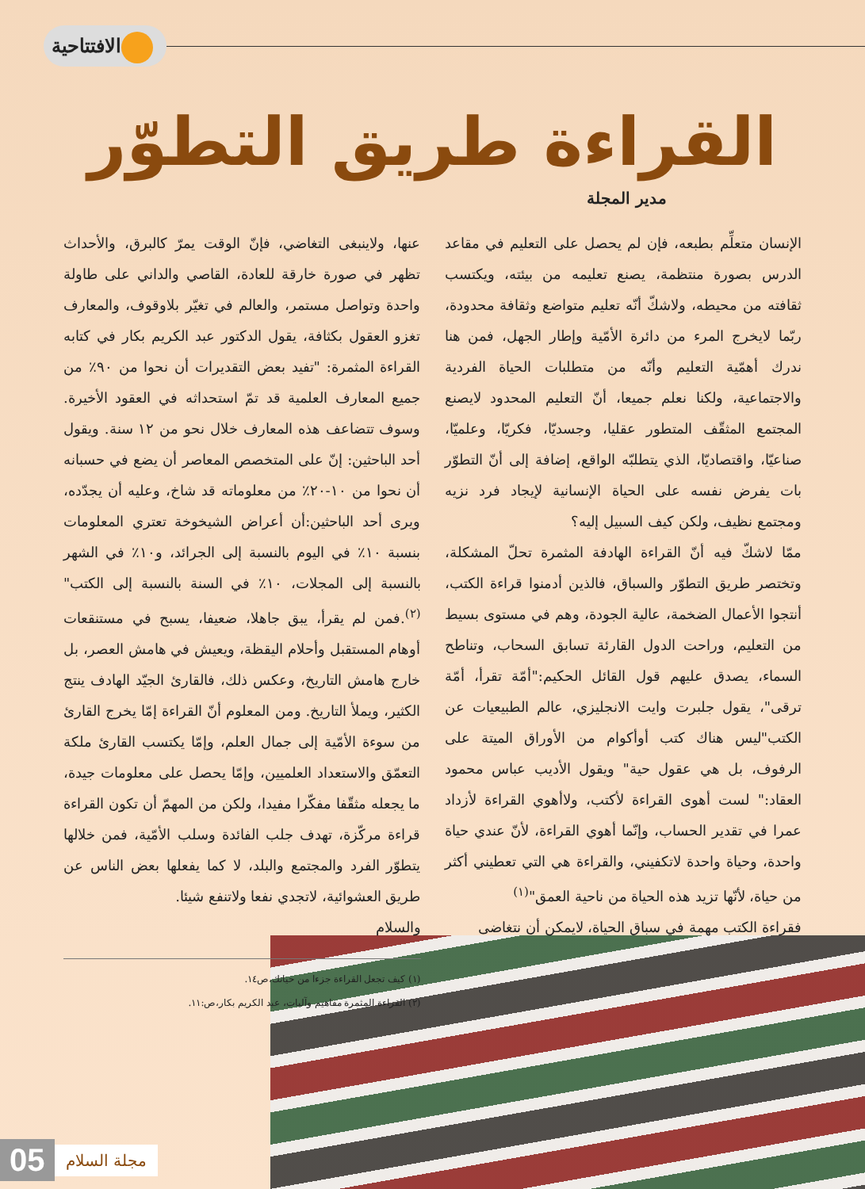الافتتاحية
القراءة طريق التطوّر
مدير المجلة
الإنسان متعلِّم بطبعه، فإن لم يحصل على التعليم في مقاعد الدرس بصورة منتظمة، يصنع تعليمه من بيئته، ويكتسب ثقافته من محيطه، ولاشكّ أنّه تعليم متواضع وثقافة محدودة، ربّما لايخرج المرء من دائرة الأمّية وإطار الجهل، فمن هنا ندرك أهمّية التعليم وأنّه من متطلبات الحياة الفردية والاجتماعية، ولكنا نعلم جميعا، أنّ التعليم المحدود لايصنع المجتمع المثقّف المتطور عقليا، وجسديّا، فكريّا، وعلميّا، صناعيّا، واقتصاديّا، الذي يتطلبّه الواقع، إضافة إلى أنّ التطوّر بات يفرض نفسه على الحياة الإنسانية لإيجاد فرد نزيه ومجتمع نظيف، ولكن كيف السبيل إليه؟
ممّا لاشكّ فيه أنّ القراءة الهادفة المثمرة تحلّ المشكلة، وتختصر طريق التطوّر والسباق، فالذين أدمنوا قراءة الكتب، أنتجوا الأعمال الضخمة، عالية الجودة، وهم في مستوى بسيط من التعليم، وراحت الدول القارئة تسابق السحاب، وتناطح السماء، يصدق عليهم قول القائل الحكيم:"أمّة تقرأ، أمّة ترقى"، يقول جلبرت وايت الانجليزي، عالم الطبيعيات عن الكتب"ليس هناك كتب أوأكوام من الأوراق الميتة على الرفوف، بل هي عقول حية" ويقول الأديب عباس محمود العقاد:" لست أهوى القراءة لأكتب، ولاأهوي القراءة لأزداد عمرا في تقدير الحساب، وإنّما أهوي القراءة، لأنّ عندي حياة واحدة، وحياة واحدة لاتكفيني، والقراءة هي التي تعطيني أكثر من حياة، لأنّها تزيد هذه الحياة من ناحية العمق"<sup>(١)</sup>
فقراءة الكتب مهمة في سباق الحياة، لايمكن أن نتغاضى
عنها، ولاينبغى التغاضي، فإنّ الوقت يمرّ كالبرق، والأحداث تظهر في صورة خارقة للعادة، القاصي والداني على طاولة واحدة وتواصل مستمر، والعالم في تغيّر بلاوقوف، والمعارف تغزو العقول بكثافة، يقول الدكتور عبد الكريم بكار في كتابه القراءة المثمرة: "تفيد بعض التقديرات أن نحوا من ٩٠٪ من جميع المعارف العلمية قد تمّ استحداثه في العقود الأخيرة. وسوف تتضاعف هذه المعارف خلال نحو من ١٢ سنة. ويقول أحد الباحثين: إنّ على المتخصص المعاصر أن يضع في حسبانه أن نحوا من ١٠-٢٠٪ من معلوماته قد شاخ، وعليه أن يجدّده، ويرى أحد الباحثين:أن أعراض الشيخوخة تعتري المعلومات بنسبة ١٠٪ في اليوم بالنسبة إلى الجرائد، و١٠٪ في الشهر بالنسبة إلى المجلات، ١٠٪ في السنة بالنسبة إلى الكتب"<sup>(٢)</sup>.فمن لم يقرأ، يبق جاهلا، ضعيفا، يسبح في مستنقعات أوهام المستقبل وأحلام اليقظة، ويعيش في هامش العصر، بل خارج هامش التاريخ، وعكس ذلك، فالقارئ الجيّد الهادف ينتج الكثير، ويملأ التاريخ. ومن المعلوم أنّ القراءة إمّا يخرج القارئ من سوءة الأمّية إلى جمال العلم، وإمّا يكتسب القارئ ملكة التعمّق والاستعداد العلميين، وإمّا يحصل على معلومات جيدة، ما يجعله مثقّفا مفكّرا مفيدا، ولكن من المهمّ أن تكون القراءة قراءة مركّزة، تهدف جلب الفائدة وسلب الأمّية، فمن خلالها يتطوّر الفرد والمجتمع والبلد، لا كما يفعلها بعض الناس عن طريق العشوائية، لاتجدي نفعا ولاتنفع شيئا.
والسلام
(١) كيف تجعل القراءة جزءا من حياتك،ص١٤.
(٢) القراءة المثمرة مفاهيم وآليات، عبد الكريم بكار،ص:١١.
05 مجلة السلام